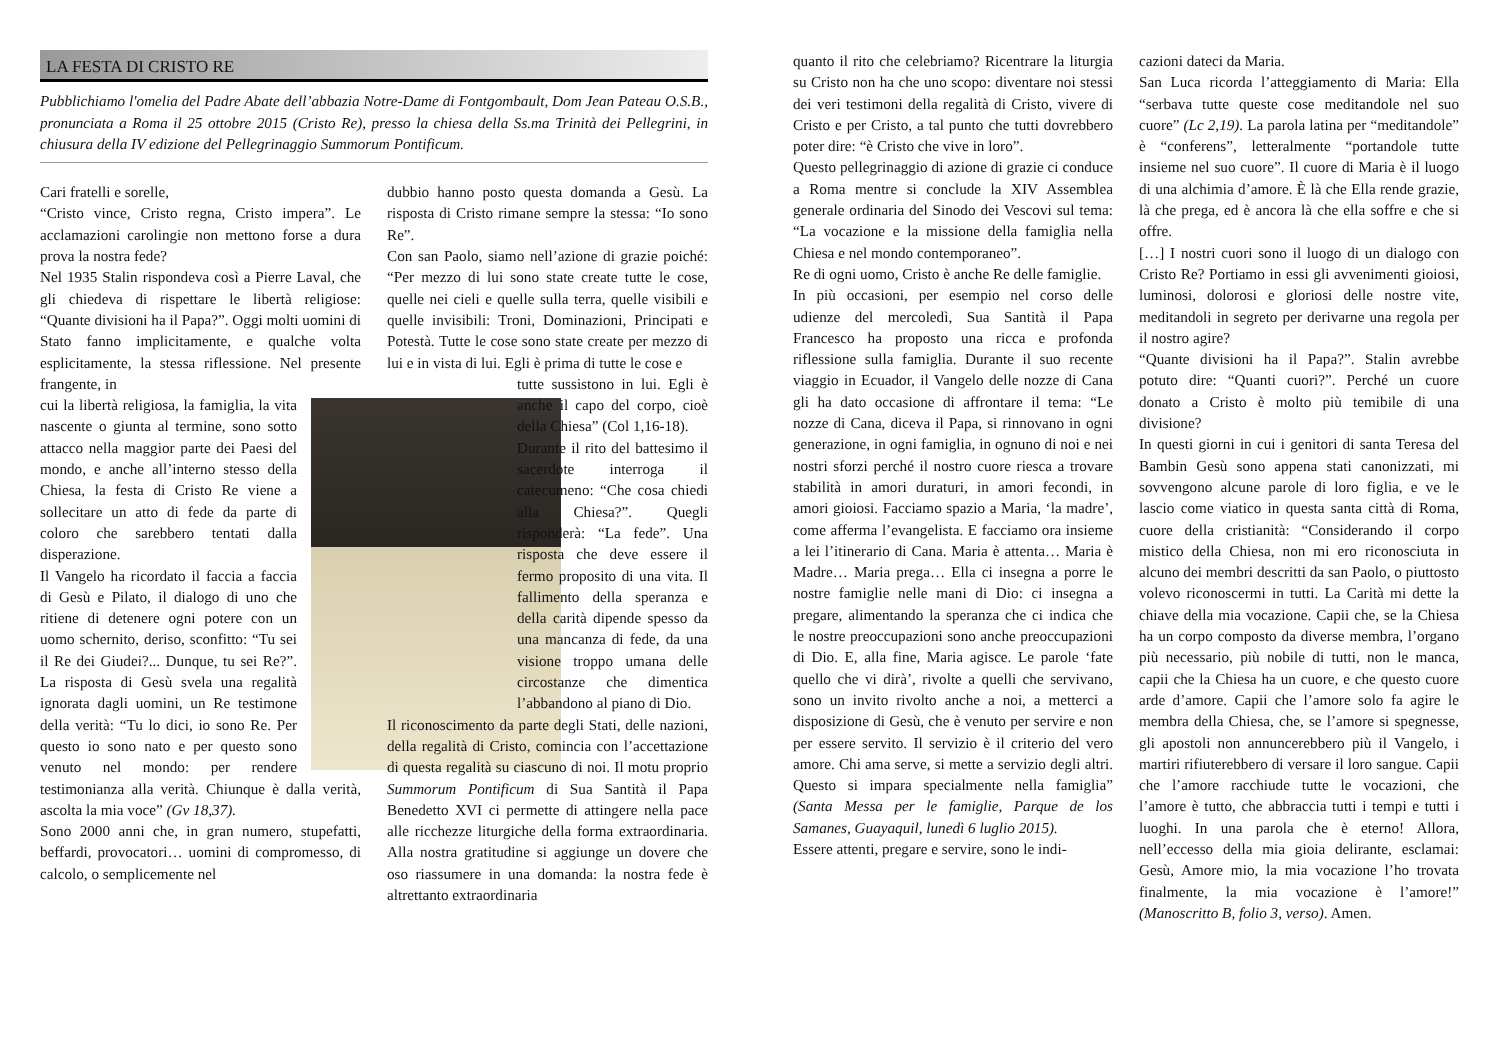LA FESTA DI CRISTO RE
Pubblichiamo l'omelia del Padre Abate dell’abbazia Notre-Dame di Fontgombault, Dom Jean Pateau O.S.B., pronunciata a Roma il 25 ottobre 2015 (Cristo Re), presso la chiesa della Ss.ma Trinità dei Pellegrini, in chiusura della IV edizione del Pellegrinaggio Summorum Pontificum.
Cari fratelli e sorelle,
“Cristo vince, Cristo regna, Cristo impera”. Le acclamazioni carolingie non mettono forse a dura prova la nostra fede?
Nel 1935 Stalin rispondeva così a Pierre Laval, che gli chiedeva di rispettare le libertà religiose: “Quante divisioni ha il Papa?”. Oggi molti uomini di Stato fanno implicitamente, e qualche volta esplicitamente, la stessa riflessione. Nel presente frangente, in
cui la libertà religiosa, la famiglia, la vita nascente o giunta al termine, sono sotto attacco nella maggior parte dei Paesi del mondo, e anche all’interno stesso della Chiesa, la festa di Cristo Re viene a sollecitare un atto di fede da parte di coloro che sarebbero tentati dalla disperazione.
Il Vangelo ha ricordato il faccia a faccia di Gesù e Pilato, il dialogo di uno che ritiene di detenere ogni potere con un uomo schernito, deriso, sconfitto: “Tu sei il Re dei Giudei?... Dunque, tu sei Re?”. La risposta di Gesù svela una regalità ignorata dagli uomini, un Re testimone della verità: “Tu lo dici, io sono Re. Per questo io sono nato e per questo sono venuto nel mondo: per rendere testimonianza alla verità. Chiunque è dalla verità, ascolta la mia voce” (Gv 18,37).
Sono 2000 anni che, in gran numero, stupefatti, beffardi, provocatori… uomini di compromesso, di calcolo, o semplicemente nel
dubbio hanno posto questa domanda a Gesù. La risposta di Cristo rimane sempre la stessa: “Io sono Re”.
Con san Paolo, siamo nell’azione di grazie poiché: “Per mezzo di lui sono state create tutte le cose, quelle nei cieli e quelle sulla terra, quelle visibili e quelle invisibili: Troni, Dominazioni, Principati e Potestà. Tutte le cose sono state create per mezzo di lui e in vista di lui. Egli è prima di tutte le cose e
tutte sussistono in lui. Egli è anche il capo del corpo, cioè della Chiesa” (Col 1,16-18).
Durante il rito del battesimo il sacerdote interroga il catecumeno: “Che cosa chiedi alla Chiesa?”. Quegli risponderà: “La fede”. Una risposta che deve essere il fermo proposito di una vita. Il fallimento della speranza e della carità dipende spesso da una mancanza di fede, da una visione troppo umana delle circostanze che dimentica l’abbandono al piano di Dio.
Il riconoscimento da parte degli Stati, delle nazioni, della regalità di Cristo, comincia con l’accettazione di questa regalità su ciascuno di noi. Il motu proprio Summorum Pontificum di Sua Santità il Papa Benedetto XVI ci permette di attingere nella pace alle ricchezze liturgiche della forma extraordinaria. Alla nostra gratitudine si aggiunge un dovere che oso riassumere in una domanda: la nostra fede è altrettanto extraordinaria
quanto il rito che celebriamo? Ricentrare la liturgia su Cristo non ha che uno scopo: diventare noi stessi dei veri testimoni della regalità di Cristo, vivere di Cristo e per Cristo, a tal punto che tutti dovrebbero poter dire: “è Cristo che vive in loro”.
Questo pellegrinaggio di azione di grazie ci conduce a Roma mentre si conclude la XIV Assemblea generale ordinaria del Sinodo dei Vescovi sul tema: “La vocazione e la missione della famiglia nella Chiesa e nel mondo contemporaneo”.
Re di ogni uomo, Cristo è anche Re delle famiglie.
In più occasioni, per esempio nel corso delle udienze del mercoledì, Sua Santità il Papa Francesco ha proposto una ricca e profonda riflessione sulla famiglia. Durante il suo recente viaggio in Ecuador, il Vangelo delle nozze di Cana gli ha dato occasione di affrontare il tema: “Le nozze di Cana, diceva il Papa, si rinnovano in ogni generazione, in ogni famiglia, in ognuno di noi e nei nostri sforzi perché il nostro cuore riesca a trovare stabilità in amori duraturi, in amori fecondi, in amori gioiosi. Facciamo spazio a Maria, ‘la madre’, come afferma l’evangelista. E facciamo ora insieme a lei l’itinerario di Cana. Maria è attenta… Maria è Madre… Maria prega… Ella ci insegna a porre le nostre famiglie nelle mani di Dio: ci insegna a pregare, alimentando la speranza che ci indica che le nostre preoccupazioni sono anche preoccupazioni di Dio. E, alla fine, Maria agisce. Le parole ‘fate quello che vi dirà’, rivolte a quelli che servivano, sono un invito rivolto anche a noi, a metterci a disposizione di Gesù, che è venuto per servire e non per essere servito. Il servizio è il criterio del vero amore. Chi ama serve, si mette a servizio degli altri. Questo si impara specialmente nella famiglia” (Santa Messa per le famiglie, Parque de los Samanes, Guayaquil, lunedì 6 luglio 2015).
Essere attenti, pregare e servire, sono le indi-
cazioni dateci da Maria.
San Luca ricorda l’atteggiamento di Maria: Ella “serbava tutte queste cose meditandole nel suo cuore” (Lc 2,19). La parola latina per “meditandole” è “conferens”, letteralmente “portandole tutte insieme nel suo cuore”. Il cuore di Maria è il luogo di una alchimia d’amore. È là che Ella rende grazie, là che prega, ed è ancora là che ella soffre e che si offre.
[…] I nostri cuori sono il luogo di un dialogo con Cristo Re? Portiamo in essi gli avvenimenti gioiosi, luminosi, dolorosi e gloriosi delle nostre vite, meditandoli in segreto per derivarne una regola per il nostro agire?
“Quante divisioni ha il Papa?”. Stalin avrebbe potuto dire: “Quanti cuori?”. Perché un cuore donato a Cristo è molto più temibile di una divisione?
In questi giorni in cui i genitori di santa Teresa del Bambin Gesù sono appena stati canonizzati, mi sovvengono alcune parole di loro figlia, e ve le lascio come viatico in questa santa città di Roma, cuore della cristianità: “Considerando il corpo mistico della Chiesa, non mi ero riconosciuta in alcuno dei membri descritti da san Paolo, o piuttosto volevo riconoscermi in tutti. La Carità mi dette la chiave della mia vocazione. Capii che, se la Chiesa ha un corpo composto da diverse membra, l’organo più necessario, più nobile di tutti, non le manca, capii che la Chiesa ha un cuore, e che questo cuore arde d’amore. Capii che l’amore solo fa agire le membra della Chiesa, che, se l’amore si spegnesse, gli apostoli non annuncerebbero più il Vangelo, i martiri rifiuterebbero di versare il loro sangue. Capii che l’amore racchiude tutte le vocazioni, che l’amore è tutto, che abbraccia tutti i tempi e tutti i luoghi. In una parola che è eterno! Allora, nell’eccesso della mia gioia delirante, esclamai: Gesù, Amore mio, la mia vocazione l’ho trovata finalmente, la mia vocazione è l’amore!” (Manoscritto B, folio 3, verso). Amen.